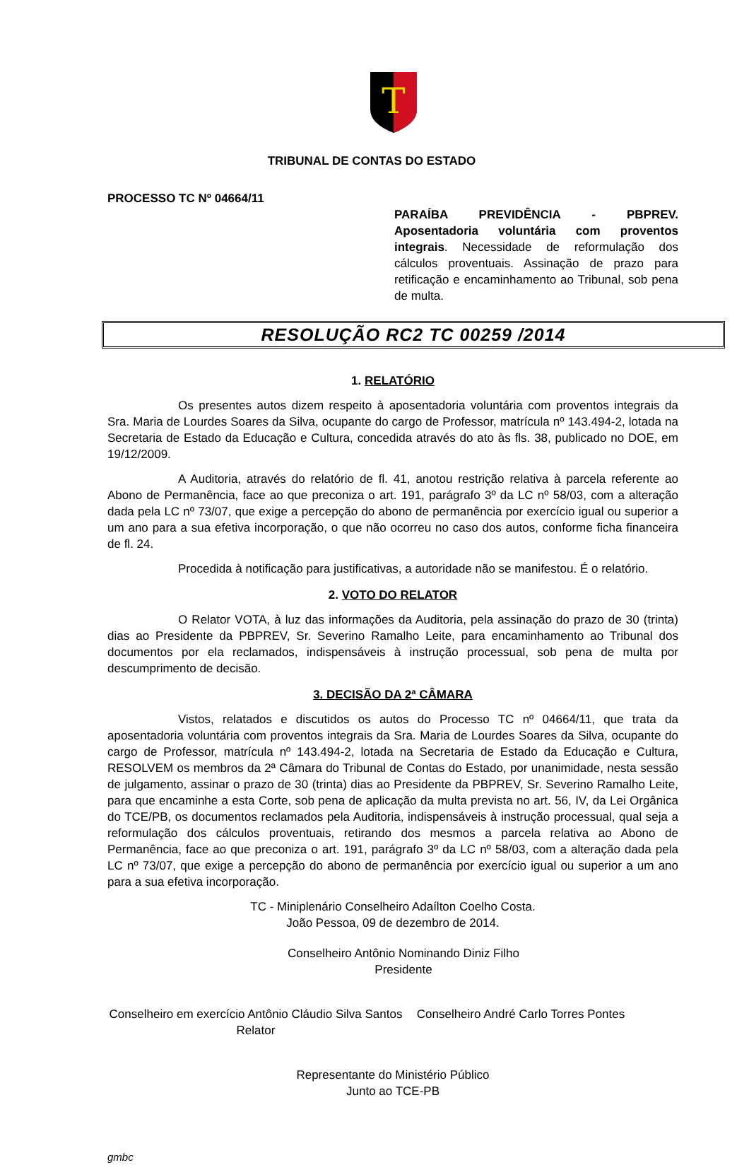T
TRIBUNAL DE CONTAS DO ESTADO
PROCESSO TC Nº 04664/11
PARAÍBA PREVIDÊNCIA - PBPREV. Aposentadoria voluntária com proventos integrais. Necessidade de reformulação dos cálculos proventuais. Assinação de prazo para retificação e encaminhamento ao Tribunal, sob pena de multa.
RESOLUÇÃO RC2 TC 00259 /2014
1. RELATÓRIO
Os presentes autos dizem respeito à aposentadoria voluntária com proventos integrais da Sra. Maria de Lourdes Soares da Silva, ocupante do cargo de Professor, matrícula nº 143.494-2, lotada na Secretaria de Estado da Educação e Cultura, concedida através do ato às fls. 38, publicado no DOE, em 19/12/2009.
A Auditoria, através do relatório de fl. 41, anotou restrição relativa à parcela referente ao Abono de Permanência, face ao que preconiza o art. 191, parágrafo 3º da LC nº 58/03, com a alteração dada pela LC nº 73/07, que exige a percepção do abono de permanência por exercício igual ou superior a um ano para a sua efetiva incorporação, o que não ocorreu no caso dos autos, conforme ficha financeira de fl. 24.
Procedida à notificação para justificativas, a autoridade não se manifestou. É o relatório.
2. VOTO DO RELATOR
O Relator VOTA, à luz das informações da Auditoria, pela assinação do prazo de 30 (trinta) dias ao Presidente da PBPREV, Sr. Severino Ramalho Leite, para encaminhamento ao Tribunal dos documentos por ela reclamados, indispensáveis à instrução processual, sob pena de multa por descumprimento de decisão.
3. DECISÃO DA 2ª CÂMARA
Vistos, relatados e discutidos os autos do Processo TC nº 04664/11, que trata da aposentadoria voluntária com proventos integrais da Sra. Maria de Lourdes Soares da Silva, ocupante do cargo de Professor, matrícula nº 143.494-2, lotada na Secretaria de Estado da Educação e Cultura, RESOLVEM os membros da 2ª Câmara do Tribunal de Contas do Estado, por unanimidade, nesta sessão de julgamento, assinar o prazo de 30 (trinta) dias ao Presidente da PBPREV, Sr. Severino Ramalho Leite, para que encaminhe a esta Corte, sob pena de aplicação da multa prevista no art. 56, IV, da Lei Orgânica do TCE/PB, os documentos reclamados pela Auditoria, indispensáveis à instrução processual, qual seja a reformulação dos cálculos proventuais, retirando dos mesmos a parcela relativa ao Abono de Permanência, face ao que preconiza o art. 191, parágrafo 3º da LC nº 58/03, com a alteração dada pela LC nº 73/07, que exige a percepção do abono de permanência por exercício igual ou superior a um ano para a sua efetiva incorporação.
TC - Miniplenário Conselheiro Adaílton Coelho Costa.
João Pessoa, 09 de dezembro de 2014.
Conselheiro Antônio Nominando Diniz Filho
Presidente
Conselheiro em exercício Antônio Cláudio Silva Santos
Relator
Conselheiro André Carlo Torres Pontes
Representante do Ministério Público
Junto ao TCE-PB
gmbc